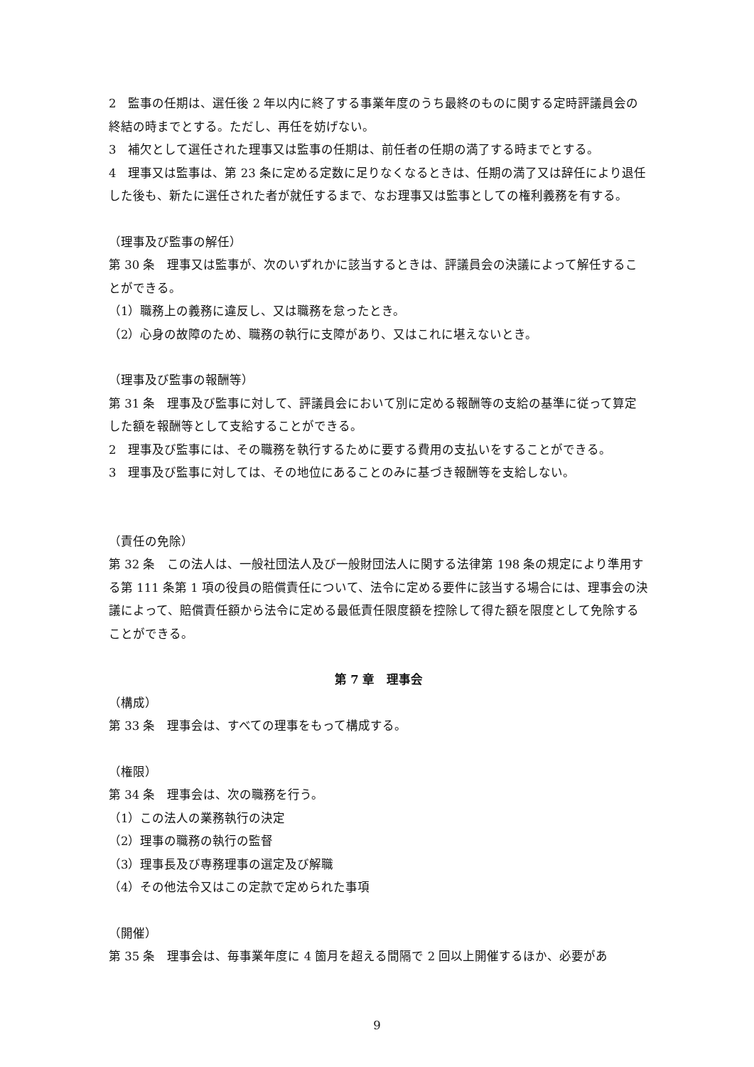2　監事の任期は、選任後 2 年以内に終了する事業年度のうち最終のものに関する定時評議員会の終結の時までとする。ただし、再任を妨げない。
3　補欠として選任された理事又は監事の任期は、前任者の任期の満了する時までとする。
4　理事又は監事は、第 23 条に定める定数に足りなくなるときは、任期の満了又は辞任により退任した後も、新たに選任された者が就任するまで、なお理事又は監事としての権利義務を有する。
（理事及び監事の解任）
第 30 条　理事又は監事が、次のいずれかに該当するときは、評議員会の決議によって解任することができる。
（1）職務上の義務に違反し、又は職務を怠ったとき。
（2）心身の故障のため、職務の執行に支障があり、又はこれに堪えないとき。
（理事及び監事の報酬等）
第 31 条　理事及び監事に対して、評議員会において別に定める報酬等の支給の基準に従って算定した額を報酬等として支給することができる。
2　理事及び監事には、その職務を執行するために要する費用の支払いをすることができる。
3　理事及び監事に対しては、その地位にあることのみに基づき報酬等を支給しない。
（責任の免除）
第 32 条　この法人は、一般社団法人及び一般財団法人に関する法律第 198 条の規定により準用する第 111 条第 1 項の役員の賠償責任について、法令に定める要件に該当する場合には、理事会の決議によって、賠償責任額から法令に定める最低責任限度額を控除して得た額を限度として免除することができる。
第 7 章　理事会
（構成）
第 33 条　理事会は、すべての理事をもって構成する。
（権限）
第 34 条　理事会は、次の職務を行う。
（1）この法人の業務執行の決定
（2）理事の職務の執行の監督
（3）理事長及び専務理事の選定及び解職
（4）その他法令又はこの定款で定められた事項
（開催）
第 35 条　理事会は、毎事業年度に 4 箇月を超える間隔で 2 回以上開催するほか、必要があ
9